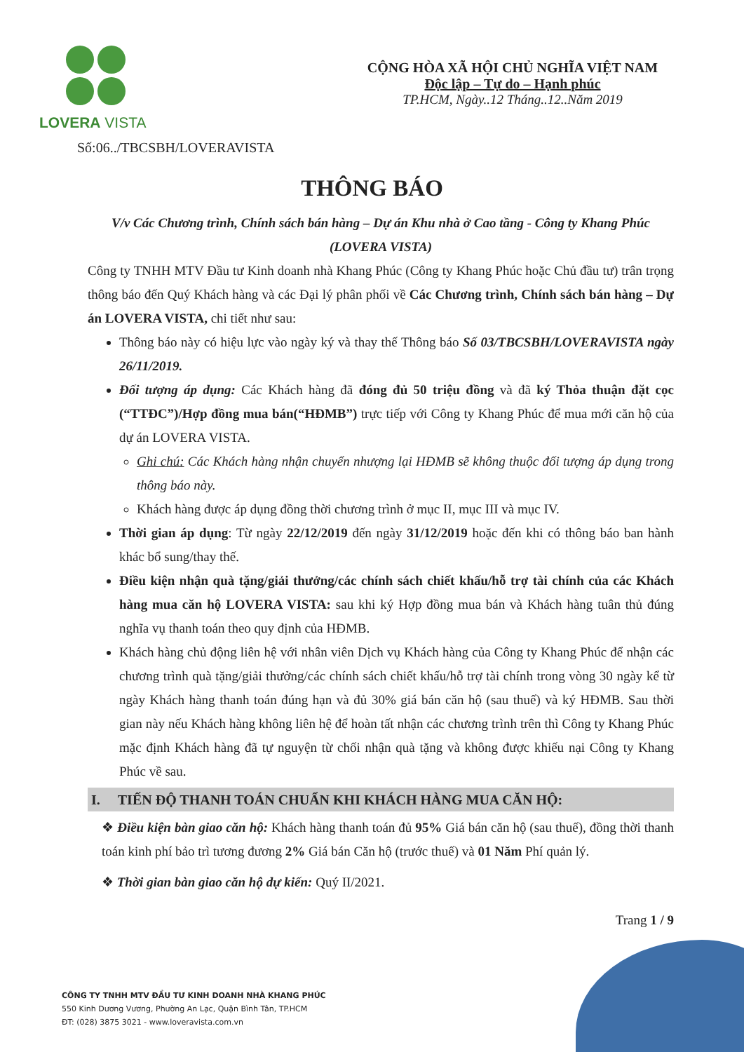LOVERA VISTA
CỘNG HÒA XÃ HỘI CHỦ NGHĨA VIỆT NAM
Độc lập – Tự do – Hạnh phúc
TP.HCM, Ngày..12 Tháng..12..Năm 2019
Số:06../TBCSBH/LOVERAVISTA
THÔNG BÁO
V/v Các Chương trình, Chính sách bán hàng – Dự án Khu nhà ở Cao tầng - Công ty Khang Phúc (LOVERA VISTA)
Công ty TNHH MTV Đầu tư Kinh doanh nhà Khang Phúc (Công ty Khang Phúc hoặc Chủ đầu tư) trân trọng thông báo đến Quý Khách hàng và các Đại lý phân phối về Các Chương trình, Chính sách bán hàng – Dự án LOVERA VISTA, chi tiết như sau:
Thông báo này có hiệu lực vào ngày ký và thay thế Thông báo Số 03/TBCSBH/LOVERAVISTA ngày 26/11/2019.
Đối tượng áp dụng: Các Khách hàng đã đóng đủ 50 triệu đồng và đã ký Thỏa thuận đặt cọc (“TTĐC”)/Hợp đồng mua bán(“HĐMB”) trực tiếp với Công ty Khang Phúc để mua mới căn hộ của dự án LOVERA VISTA.
Ghi chú: Các Khách hàng nhận chuyển nhượng lại HĐMB sẽ không thuộc đối tượng áp dụng trong thông báo này.
Khách hàng được áp dụng đồng thời chương trình ở mục II, mục III và mục IV.
Thời gian áp dụng: Từ ngày 22/12/2019 đến ngày 31/12/2019 hoặc đến khi có thông báo ban hành khác bổ sung/thay thế.
Điều kiện nhận quà tặng/giải thưởng/các chính sách chiết khấu/hỗ trợ tài chính của các Khách hàng mua căn hộ LOVERA VISTA: sau khi ký Hợp đồng mua bán và Khách hàng tuân thủ đúng nghĩa vụ thanh toán theo quy định của HĐMB.
Khách hàng chủ động liên hệ với nhân viên Dịch vụ Khách hàng của Công ty Khang Phúc để nhận các chương trình quà tặng/giải thưởng/các chính sách chiết khấu/hỗ trợ tài chính trong vòng 30 ngày kể từ ngày Khách hàng thanh toán đúng hạn và đủ 30% giá bán căn hộ (sau thuế) và ký HĐMB. Sau thời gian này nếu Khách hàng không liên hệ để hoàn tất nhận các chương trình trên thì Công ty Khang Phúc mặc định Khách hàng đã tự nguyện từ chối nhận quà tặng và không được khiếu nại Công ty Khang Phúc về sau.
I. TIẾN ĐỘ THANH TOÁN CHUẨN KHI KHÁCH HÀNG MUA CĂN HỘ:
❖ Điều kiện bàn giao căn hộ: Khách hàng thanh toán đủ 95% Giá bán căn hộ (sau thuế), đồng thời thanh toán kinh phí bảo trì tương đương 2% Giá bán Căn hộ (trước thuế) và 01 Năm Phí quản lý.
❖ Thời gian bàn giao căn hộ dự kiến: Quý II/2021.
Trang 1 / 9
CÔNG TY TNHH MTV ĐẦU TƯ KINH DOANH NHÀ KHANG PHÚC
550 Kinh Dương Vương, Phường An Lạc, Quận Bình Tân, TP.HCM
ĐT: (028) 3875 3021 - www.loveravista.com.vn